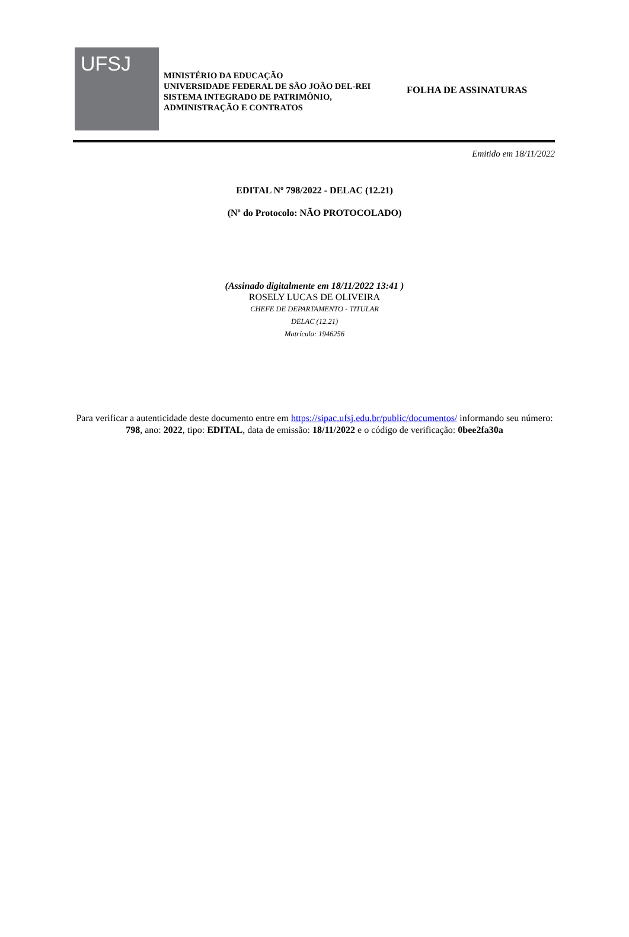UFSJ
MINISTÉRIO DA EDUCAÇÃO
UNIVERSIDADE FEDERAL DE SÃO JOÃO DEL-REI
SISTEMA INTEGRADO DE PATRIMÔNIO, ADMINISTRAÇÃO E CONTRATOS
FOLHA DE ASSINATURAS
Emitido em 18/11/2022
EDITAL Nº 798/2022 - DELAC (12.21)
(Nº do Protocolo: NÃO PROTOCOLADO)
(Assinado digitalmente em 18/11/2022 13:41 )
ROSELY LUCAS DE OLIVEIRA
CHEFE DE DEPARTAMENTO - TITULAR
DELAC (12.21)
Matrícula: 1946256
Para verificar a autenticidade deste documento entre em https://sipac.ufsj.edu.br/public/documentos/ informando seu número: 798, ano: 2022, tipo: EDITAL, data de emissão: 18/11/2022 e o código de verificação: 0bee2fa30a